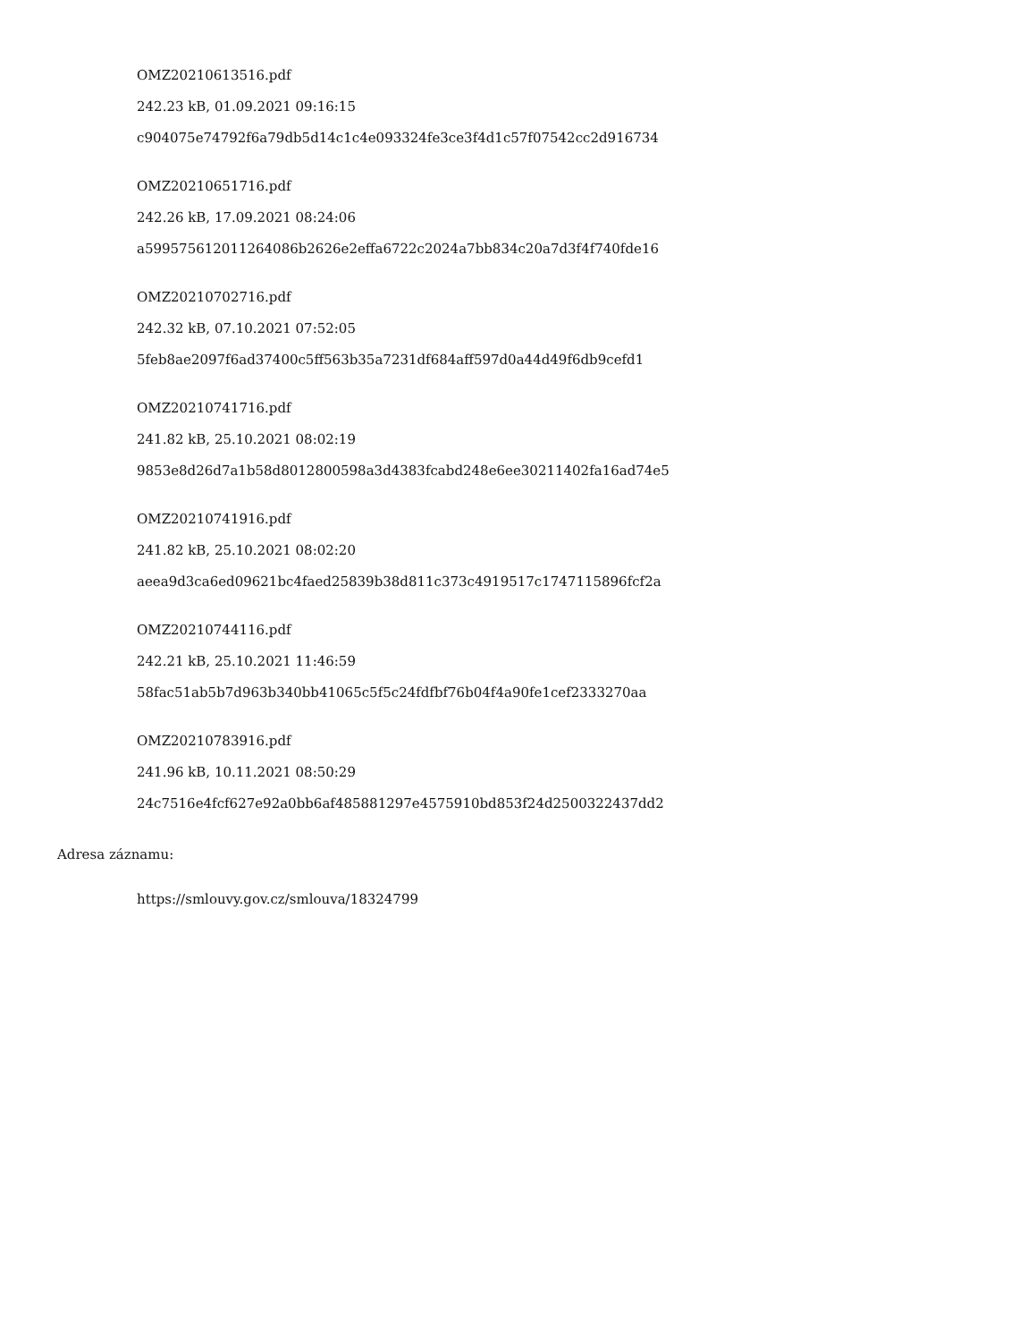OMZ20210613516.pdf
242.23 kB, 01.09.2021 09:16:15
c904075e74792f6a79db5d14c1c4e093324fe3ce3f4d1c57f07542cc2d916734
OMZ20210651716.pdf
242.26 kB, 17.09.2021 08:24:06
a599575612011264086b2626e2effa6722c2024a7bb834c20a7d3f4f740fde16
OMZ20210702716.pdf
242.32 kB, 07.10.2021 07:52:05
5feb8ae2097f6ad37400c5ff563b35a7231df684aff597d0a44d49f6db9cefd1
OMZ20210741716.pdf
241.82 kB, 25.10.2021 08:02:19
9853e8d26d7a1b58d8012800598a3d4383fcabd248e6ee30211402fa16ad74e5
OMZ20210741916.pdf
241.82 kB, 25.10.2021 08:02:20
aeea9d3ca6ed09621bc4faed25839b38d811c373c4919517c1747115896fcf2a
OMZ20210744116.pdf
242.21 kB, 25.10.2021 11:46:59
58fac51ab5b7d963b340bb41065c5f5c24fdfbf76b04f4a90fe1cef2333270aa
OMZ20210783916.pdf
241.96 kB, 10.11.2021 08:50:29
24c7516e4fcf627e92a0bb6af485881297e4575910bd853f24d2500322437dd2
Adresa záznamu:
https://smlouvy.gov.cz/smlouva/18324799